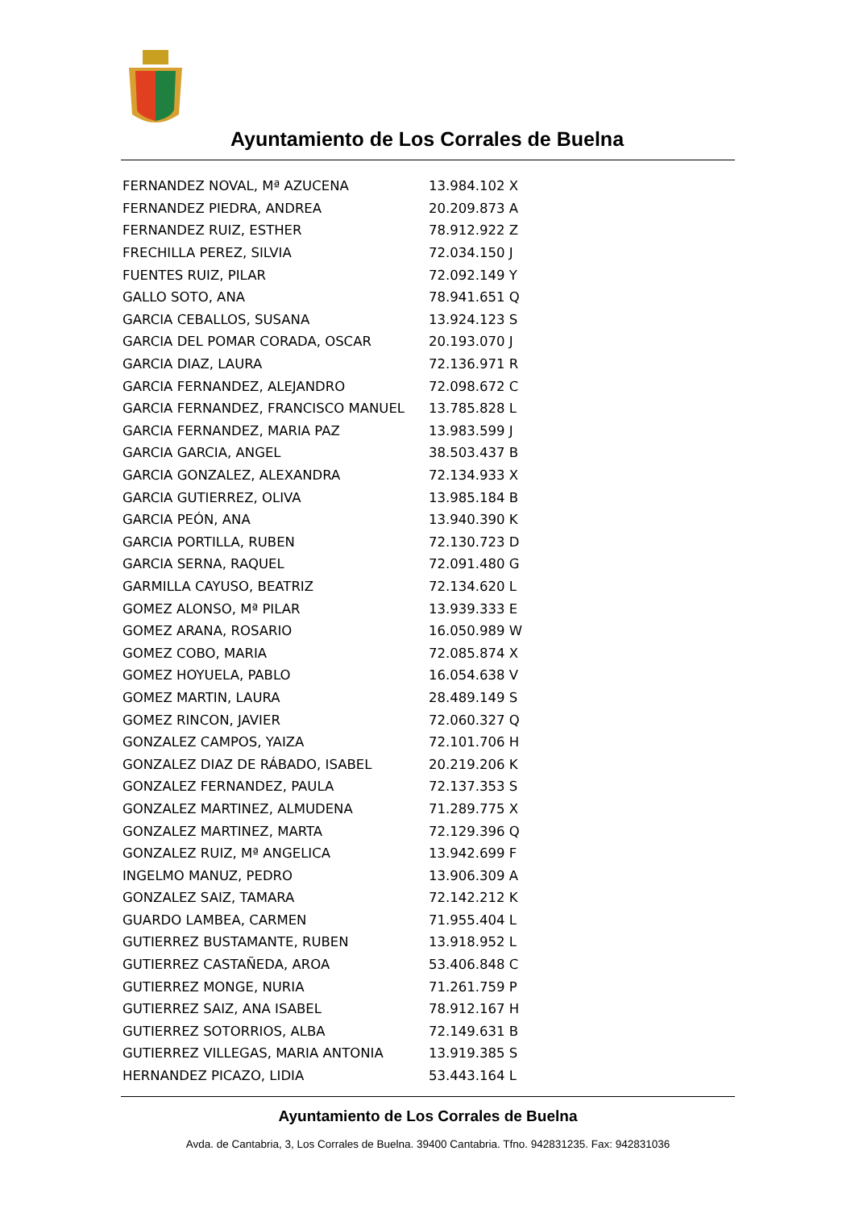Ayuntamiento de Los Corrales de Buelna
| FERNANDEZ NOVAL, Mª AZUCENA | 13.984.102 X |
| FERNANDEZ PIEDRA, ANDREA | 20.209.873 A |
| FERNANDEZ RUIZ, ESTHER | 78.912.922 Z |
| FRECHILLA PEREZ, SILVIA | 72.034.150 J |
| FUENTES RUIZ, PILAR | 72.092.149 Y |
| GALLO SOTO, ANA | 78.941.651 Q |
| GARCIA CEBALLOS, SUSANA | 13.924.123 S |
| GARCIA DEL POMAR CORADA, OSCAR | 20.193.070 J |
| GARCIA DIAZ, LAURA | 72.136.971 R |
| GARCIA FERNANDEZ, ALEJANDRO | 72.098.672 C |
| GARCIA FERNANDEZ, FRANCISCO MANUEL | 13.785.828 L |
| GARCIA FERNANDEZ, MARIA PAZ | 13.983.599 J |
| GARCIA GARCIA, ANGEL | 38.503.437 B |
| GARCIA GONZALEZ, ALEXANDRA | 72.134.933 X |
| GARCIA GUTIERREZ, OLIVA | 13.985.184 B |
| GARCIA PEÓN, ANA | 13.940.390 K |
| GARCIA PORTILLA, RUBEN | 72.130.723 D |
| GARCIA SERNA, RAQUEL | 72.091.480 G |
| GARMILLA CAYUSO, BEATRIZ | 72.134.620 L |
| GOMEZ ALONSO, Mª PILAR | 13.939.333 E |
| GOMEZ ARANA, ROSARIO | 16.050.989 W |
| GOMEZ COBO, MARIA | 72.085.874 X |
| GOMEZ HOYUELA, PABLO | 16.054.638 V |
| GOMEZ MARTIN, LAURA | 28.489.149 S |
| GOMEZ RINCON, JAVIER | 72.060.327 Q |
| GONZALEZ CAMPOS, YAIZA | 72.101.706 H |
| GONZALEZ DIAZ DE RÁBADO, ISABEL | 20.219.206 K |
| GONZALEZ FERNANDEZ, PAULA | 72.137.353 S |
| GONZALEZ MARTINEZ, ALMUDENA | 71.289.775 X |
| GONZALEZ MARTINEZ, MARTA | 72.129.396 Q |
| GONZALEZ RUIZ, Mª ANGELICA | 13.942.699 F |
| INGELMO MANUZ, PEDRO | 13.906.309 A |
| GONZALEZ SAIZ, TAMARA | 72.142.212 K |
| GUARDO LAMBEA, CARMEN | 71.955.404 L |
| GUTIERREZ BUSTAMANTE, RUBEN | 13.918.952 L |
| GUTIERREZ CASTAÑEDA, AROA | 53.406.848 C |
| GUTIERREZ MONGE, NURIA | 71.261.759 P |
| GUTIERREZ SAIZ, ANA ISABEL | 78.912.167 H |
| GUTIERREZ SOTORRIOS, ALBA | 72.149.631 B |
| GUTIERREZ VILLEGAS, MARIA ANTONIA | 13.919.385 S |
| HERNANDEZ PICAZO, LIDIA | 53.443.164 L |
Ayuntamiento de Los Corrales de Buelna
Avda. de Cantabria, 3, Los Corrales de Buelna. 39400 Cantabria. Tfno. 942831235. Fax: 942831036